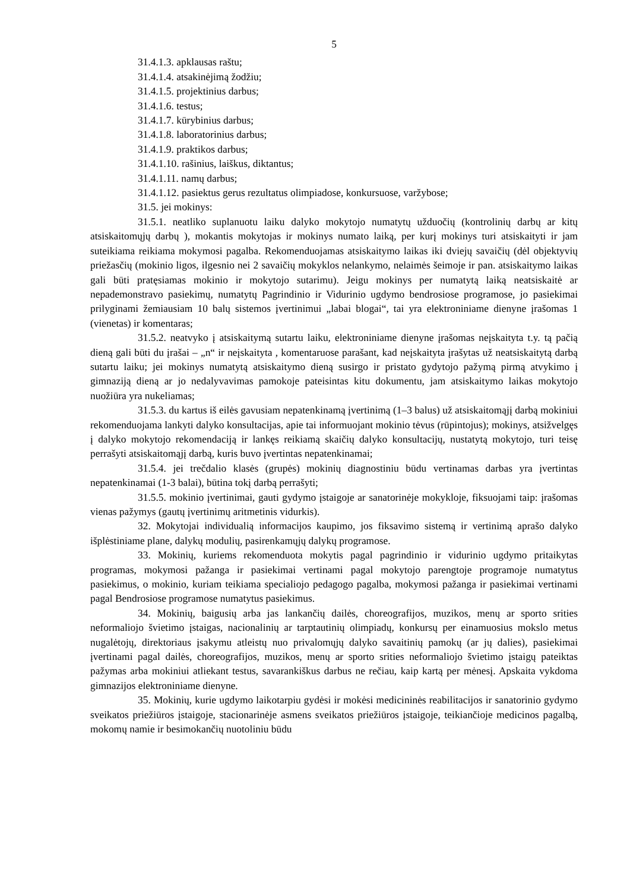5
31.4.1.3. apklausas raštu;
31.4.1.4. atsakinėjimą žodžiu;
31.4.1.5. projektinius darbus;
31.4.1.6. testus;
31.4.1.7. kūrybinius darbus;
31.4.1.8. laboratorinius darbus;
31.4.1.9. praktikos darbus;
31.4.1.10. rašinius, laiškus, diktantus;
31.4.1.11. namų darbus;
31.4.1.12. pasiektus gerus rezultatus olimpiadose, konkursuose, varžybose;
31.5. jei mokinys:
31.5.1. neatliko suplanuotu laiku dalyko mokytojo numatytų užduočių (kontrolinių darbų ar kitų atsiskaitomųjų darbų ), mokantis mokytojas ir mokinys numato laiką, per kurį mokinys turi atsiskaityti ir jam suteikiama reikiama mokymosi pagalba. Rekomenduojamas atsiskaitymo laikas iki dviejų savaičių (dėl objektyvių priežasčių (mokinio ligos, ilgesnio nei 2 savaičių mokyklos nelankymo, nelaimės šeimoje ir pan. atsiskaitymo laikas gali būti pratęsiamas mokinio ir mokytojo sutarimu). Jeigu mokinys per numatytą laiką neatsiskaitė ar nepademonstravo pasiekimų, numatytų Pagrindinio ir Vidurinio ugdymo bendrosiose programose, jo pasiekimai prilyginami žemiausiam 10 balų sistemos įvertinimui „labai blogai“, tai yra elektroniniame dienyne įrašomas 1 (vienetas) ir komentaras;
31.5.2. neatvyko į atsiskaitymą sutartu laiku, elektroniniame dienyne įrašomas neįskaityta t.y. tą pačią dieną gali būti du įrašai – „n“ ir neįskaityta , komentaruose parašant, kad neįskaityta įrašytas už neatsiskaitytą darbą sutartu laiku; jei mokinys numatytą atsiskaitymo dieną susirgo ir pristato gydytojo pažymą pirmą atvykimo į gimnaziją dieną ar jo nedalyvavimas pamokoje pateisintas kitu dokumentu, jam atsiskaitymo laikas mokytojo nuožiūra yra nukeliamas;
31.5.3. du kartus iš eilės gavusiam nepatenkinamą įvertinimą (1–3 balus) už atsiskaitomąjį darbą mokiniui rekomenduojama lankyti dalyko konsultacijas, apie tai informuojant mokinio tėvus (rūpintojus); mokinys, atsižvelgęs į dalyko mokytojo rekomendaciją ir lankęs reikiamą skaičių dalyko konsultacijų, nustatytą mokytojo, turi teisę perrašyti atsiskaitomąjį darbą, kuris buvo įvertintas nepatenkinamai;
31.5.4. jei trečdalio klasės (grupės) mokinių diagnostiniu būdu vertinamas darbas yra įvertintas nepatenkinamai (1-3 balai), būtina tokį darbą perrašyti;
31.5.5. mokinio įvertinimai, gauti gydymo įstaigoje ar sanatorinėje mokykloje, fiksuojami taip: įrašomas vienas pažymys (gautų įvertinimų aritmetinis vidurkis).
32. Mokytojai individualią informacijos kaupimo, jos fiksavimo sistemą ir vertinimą aprašo dalyko išplėstiniame plane, dalykų modulių, pasirenkamųjų dalykų programose.
33. Mokinių, kuriems rekomenduota mokytis pagal pagrindinio ir vidurinio ugdymo pritaikytas programas, mokymosi pažanga ir pasiekimai vertinami pagal mokytojo parengtoje programoje numatytus pasiekimus, o mokinio, kuriam teikiama specialiojo pedagogo pagalba, mokymosi pažanga ir pasiekimai vertinami pagal Bendrosiose programose numatytus pasiekimus.
34. Mokinių, baigusių arba jas lankančių dailės, choreografijos, muzikos, menų ar sporto srities neformaliojo švietimo įstaigas, nacionalinių ar tarptautinių olimpiadų, konkursų per einamuosius mokslo metus nugalėtojų, direktoriaus įsakymu atleistų nuo privalomųjų dalyko savaitinių pamokų (ar jų dalies), pasiekimai įvertinami pagal dailės, choreografijos, muzikos, menų ar sporto srities neformaliojo švietimo įstaigų pateiktas pažymas arba mokiniui atliekant testus, savarankiškus darbus ne rečiau, kaip kartą per mėnesį. Apskaita vykdoma gimnazijos elektroniniame dienyne.
35. Mokinių, kurie ugdymo laikotarpiu gydėsi ir mokėsi medicininės reabilitacijos ir sanatorinio gydymo sveikatos priežiūros įstaigoje, stacionarinėje asmens sveikatos priežiūros įstaigoje, teikiančioje medicinos pagalbą, mokomų namie ir besimokančių nuotoliniu būdu